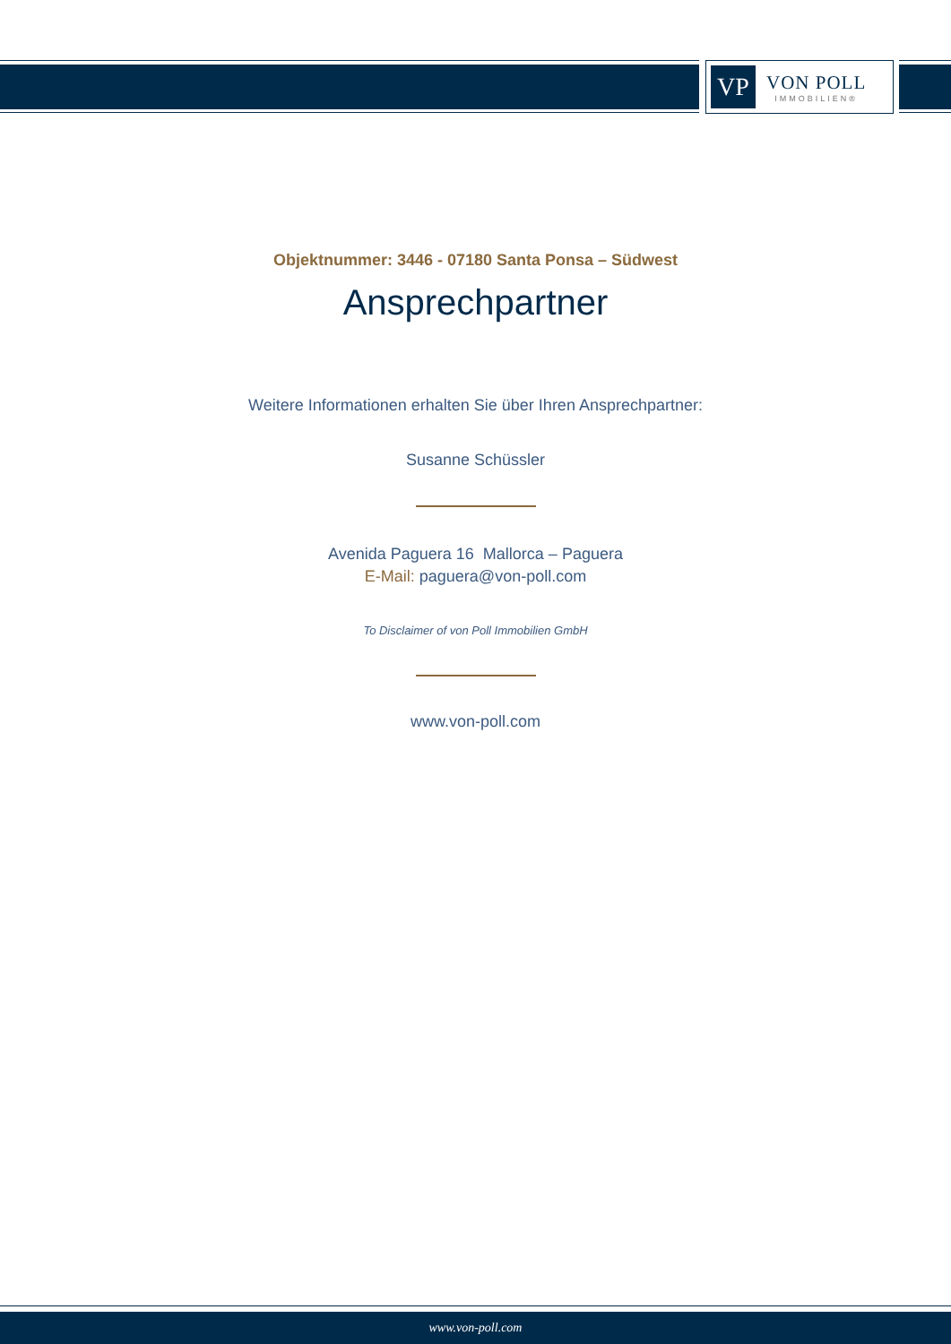VP
VON POLL
IMMOBILIEN®
Objektnummer: 3446 - 07180 Santa Ponsa – Südwest
Ansprechpartner
Weitere Informationen erhalten Sie über Ihren Ansprechpartner:
Susanne Schüssler
Avenida Paguera 16 Mallorca – Paguera
E-Mail: paguera@von-poll.com
To Disclaimer of von Poll Immobilien GmbH
www.von-poll.com
www.von-poll.com